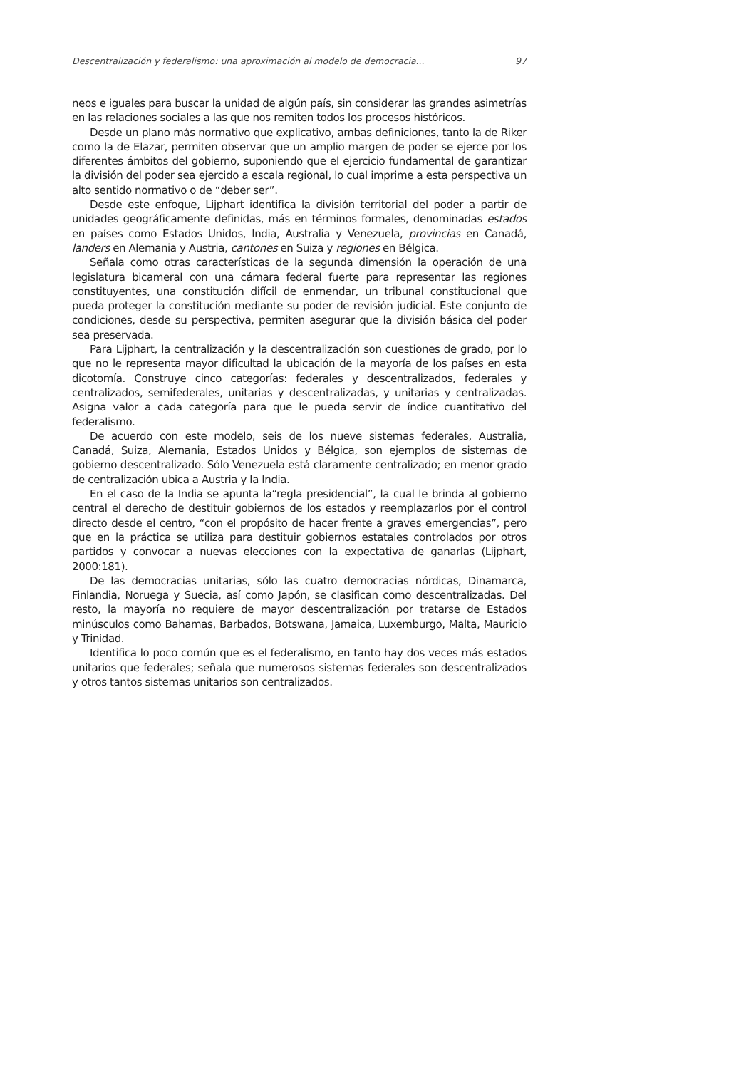Descentralización y federalismo: una aproximación al modelo de democracia... 97
neos e iguales para buscar la unidad de algún país, sin considerar las grandes asimetrías en las relaciones sociales a las que nos remiten todos los procesos históricos.
Desde un plano más normativo que explicativo, ambas definiciones, tanto la de Riker como la de Elazar, permiten observar que un amplio margen de poder se ejerce por los diferentes ámbitos del gobierno, suponiendo que el ejercicio fundamental de garantizar la división del poder sea ejercido a escala regional, lo cual imprime a esta perspectiva un alto sentido normativo o de “deber ser”.
Desde este enfoque, Lijphart identifica la división territorial del poder a partir de unidades geográficamente definidas, más en términos formales, denominadas estados en países como Estados Unidos, India, Australia y Venezuela, provincias en Canadá, landers en Alemania y Austria, cantones en Suiza y regiones en Bélgica.
Señala como otras características de la segunda dimensión la operación de una legislatura bicameral con una cámara federal fuerte para representar las regiones constituyentes, una constitución difícil de enmendar, un tribunal constitucional que pueda proteger la constitución mediante su poder de revisión judicial. Este conjunto de condiciones, desde su perspectiva, permiten asegurar que la división básica del poder sea preservada.
Para Lijphart, la centralización y la descentralización son cuestiones de grado, por lo que no le representa mayor dificultad la ubicación de la mayoría de los países en esta dicotomía. Construye cinco categorías: federales y descentralizados, federales y centralizados, semifederales, unitarias y descentralizadas, y unitarias y centralizadas. Asigna valor a cada categoría para que le pueda servir de índice cuantitativo del federalismo.
De acuerdo con este modelo, seis de los nueve sistemas federales, Australia, Canadá, Suiza, Alemania, Estados Unidos y Bélgica, son ejemplos de sistemas de gobierno descentralizado. Sólo Venezuela está claramente centralizado; en menor grado de centralización ubica a Austria y la India.
En el caso de la India se apunta la“regla presidencial”, la cual le brinda al gobierno central el derecho de destituir gobiernos de los estados y reemplazarlos por el control directo desde el centro, “con el propósito de hacer frente a graves emergencias”, pero que en la práctica se utiliza para destituir gobiernos estatales controlados por otros partidos y convocar a nuevas elecciones con la expectativa de ganarlas (Lijphart, 2000:181).
De las democracias unitarias, sólo las cuatro democracias nórdicas, Dinamarca, Finlandia, Noruega y Suecia, así como Japón, se clasifican como descentralizadas. Del resto, la mayoría no requiere de mayor descentralización por tratarse de Estados minúsculos como Bahamas, Barbados, Botswana, Jamaica, Luxemburgo, Malta, Mauricio y Trinidad.
Identifica lo poco común que es el federalismo, en tanto hay dos veces más estados unitarios que federales; señala que numerosos sistemas federales son descentralizados y otros tantos sistemas unitarios son centralizados.